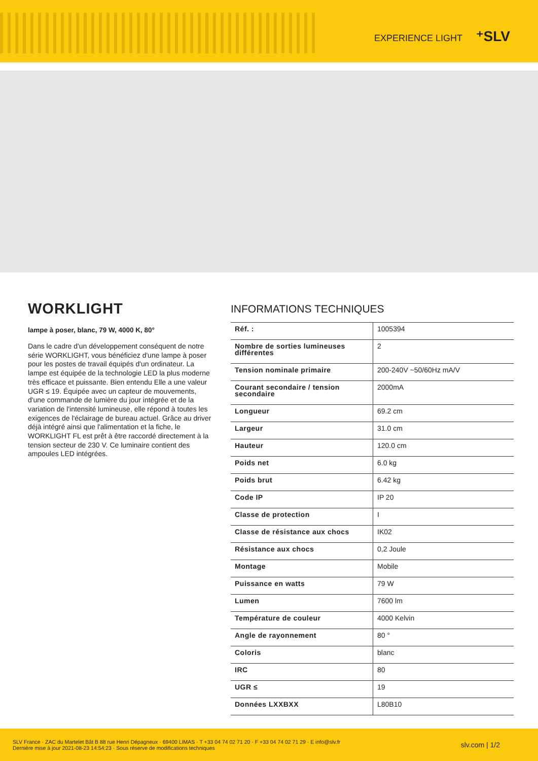EXPERIENCE LIGHT ⁺SLV
WORKLIGHT
lampe à poser, blanc, 79 W, 4000 K, 80°
Dans le cadre d'un développement conséquent de notre série WORKLIGHT, vous bénéficiez d'une lampe à poser pour les postes de travail équipés d'un ordinateur. La lampe est équipée de la technologie LED la plus moderne très efficace et puissante. Bien entendu Elle a une valeur UGR ≤ 19. Équipée avec un capteur de mouvements, d'une commande de lumière du jour intégrée et de la variation de l'intensité lumineuse, elle répond à toutes les exigences de l'éclairage de bureau actuel. Grâce au driver déjà intégré ainsi que l'alimentation et la fiche, le WORKLIGHT FL est prêt à être raccordé directement à la tension secteur de 230 V. Ce luminaire contient des ampoules LED intégrées.
INFORMATIONS TECHNIQUES
| Réf. : | 1005394 |
| Nombre de sorties lumineuses différentes | 2 |
| Tension nominale primaire | 200-240V ~50/60Hz mA/V |
| Courant secondaire / tension secondaire | 2000mA |
| Longueur | 69.2 cm |
| Largeur | 31.0 cm |
| Hauteur | 120.0 cm |
| Poids net | 6.0 kg |
| Poids brut | 6.42 kg |
| Code IP | IP 20 |
| Classe de protection | I |
| Classe de résistance aux chocs | IK02 |
| Résistance aux chocs | 0,2 Joule |
| Montage | Mobile |
| Puissance en watts | 79 W |
| Lumen | 7600 lm |
| Température de couleur | 4000 Kelvin |
| Angle de rayonnement | 80 ° |
| Coloris | blanc |
| IRC | 80 |
| UGR ≤ | 19 |
| Données LXXBXX | L80B10 |
SLV France · ZAC du Martelet Bât B 88 rue Henri Dépagneux · 69400 LIMAS · T +33 04 74 02 71 20 · F +33 04 74 02 71 29 · E info@slv.fr
Dernière mise à jour 2021-08-23 14:54:23 · Sous réserve de modifications techniques
slv.com | 1/2